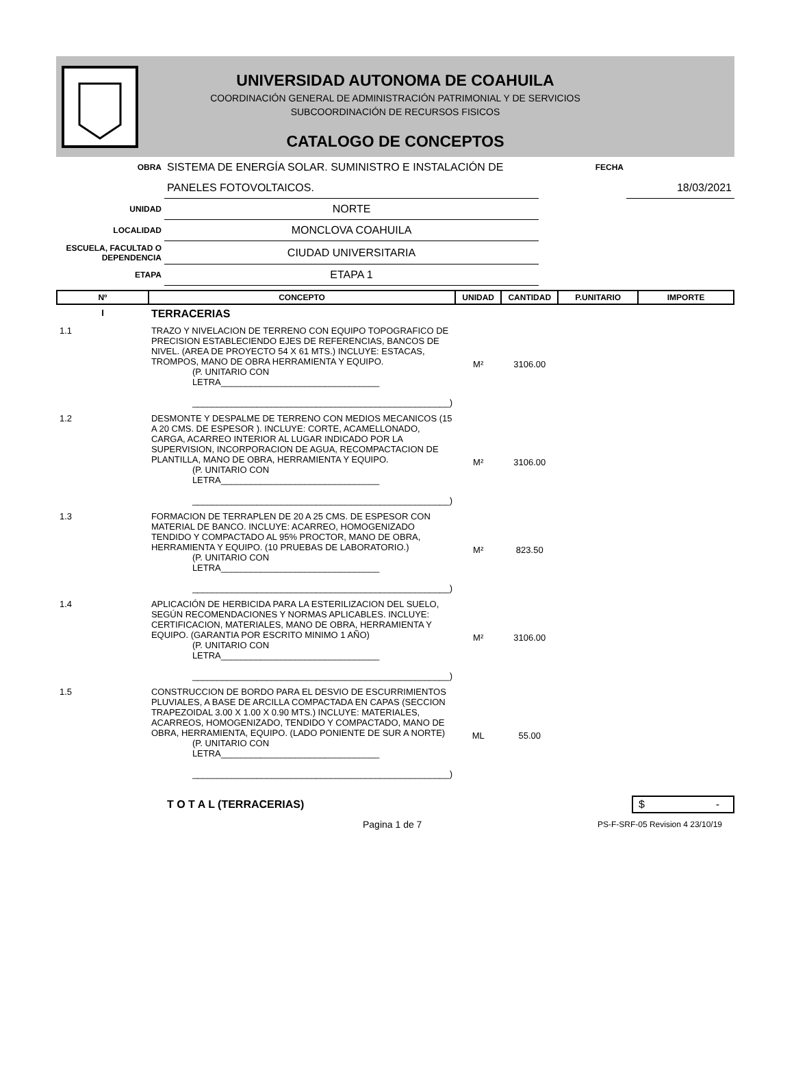UNIVERSIDAD AUTONOMA DE COAHUILA
COORDINACIÓN GENERAL DE ADMINISTRACIÓN PATRIMONIAL Y DE SERVICIOS
SUBCOORDINACIÓN DE RECURSOS FISICOS
CATALOGO DE CONCEPTOS
| OBRA | SISTEMA DE ENERGÍA SOLAR. SUMINISTRO E INSTALACIÓN DE | FECHA | |
| | PANELES FOTOVOLTAICOS. | | 18/03/2021 |
| UNIDAD | NORTE | | |
| LOCALIDAD | MONCLOVA COAHUILA | | |
| ESCUELA, FACULTAD O DEPENDENCIA | CIUDAD UNIVERSITARIA | | |
| ETAPA | ETAPA 1 | | |
| Nº | CONCEPTO | UNIDAD | CANTIDAD | P.UNITARIO | IMPORTE |
| --- | --- | --- | --- | --- | --- |
| I | TERRACERIAS | | | | |
| 1.1 | TRAZO Y NIVELACION DE TERRENO CON EQUIPO TOPOGRAFICO DE PRECISION ESTABLECIENDO EJES DE REFERENCIAS, BANCOS DE NIVEL. (AREA DE PROYECTO 54 X 61 MTS.) INCLUYE: ESTACAS, TROMPOS, MANO DE OBRA HERRAMIENTA Y EQUIPO. (P. UNITARIO CON LETRA________________________________ ____________________________________________________) | M² | 3106.00 | | |
| 1.2 | DESMONTE Y DESPALME DE TERRENO CON MEDIOS MECANICOS (15 A 20 CMS. DE ESPESOR ). INCLUYE: CORTE, ACAMELLONADO, CARGA, ACARREO INTERIOR AL LUGAR INDICADO POR LA SUPERVISION, INCORPORACION DE AGUA, RECOMPACTACION DE PLANTILLA, MANO DE OBRA, HERRAMIENTA Y EQUIPO. (P. UNITARIO CON LETRA________________________________ ____________________________________________________) | M² | 3106.00 | | |
| 1.3 | FORMACION DE TERRAPLEN DE 20 A 25 CMS. DE ESPESOR CON MATERIAL DE BANCO. INCLUYE: ACARREO, HOMOGENIZADO TENDIDO Y COMPACTADO AL 95% PROCTOR, MANO DE OBRA, HERRAMIENTA Y EQUIPO. (10 PRUEBAS DE LABORATORIO.) (P. UNITARIO CON LETRA________________________________ ____________________________________________________) | M² | 823.50 | | |
| 1.4 | APLICACIÓN DE HERBICIDA PARA LA ESTERILIZACION DEL SUELO, SEGÚN RECOMENDACIONES Y NORMAS APLICABLES. INCLUYE: CERTIFICACION, MATERIALES, MANO DE OBRA, HERRAMIENTA Y EQUIPO. (GARANTIA POR ESCRITO MINIMO 1 AÑO) (P. UNITARIO CON LETRA________________________________ ____________________________________________________) | M² | 3106.00 | | |
| 1.5 | CONSTRUCCION DE BORDO PARA EL DESVIO DE ESCURRIMIENTOS PLUVIALES, A BASE DE ARCILLA COMPACTADA EN CAPAS (SECCION TRAPEZOIDAL 3.00 X 1.00 X 0.90 MTS.) INCLUYE: MATERIALES, ACARREOS, HOMOGENIZADO, TENDIDO Y COMPACTADO, MANO DE OBRA, HERRAMIENTA, EQUIPO. (LADO PONIENTE DE SUR A NORTE) (P. UNITARIO CON LETRA________________________________ ____________________________________________________) | ML | 55.00 | | |
T O T A L (TERRACERIAS) $ -
Pagina 1 de 7 PS-F-SRF-05 Revision 4 23/10/19